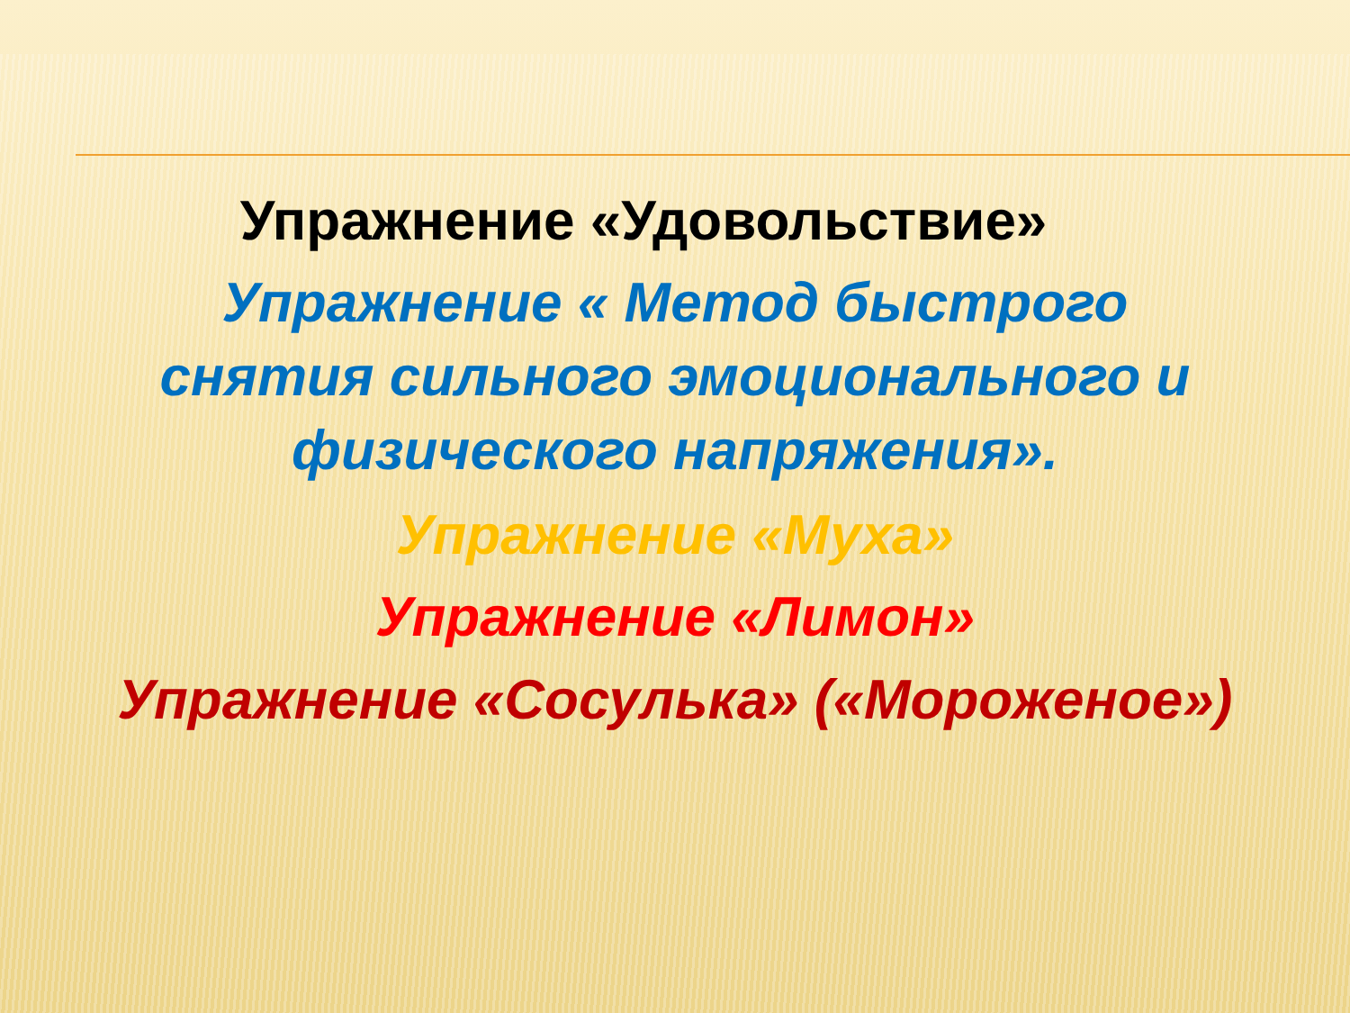Упражнение «Удовольствие»
Упражнение « Метод быстрого снятия сильного эмоционального и физического напряжения».
Упражнение «Муха»
Упражнение «Лимон»
Упражнение «Сосулька» («Мороженое»)